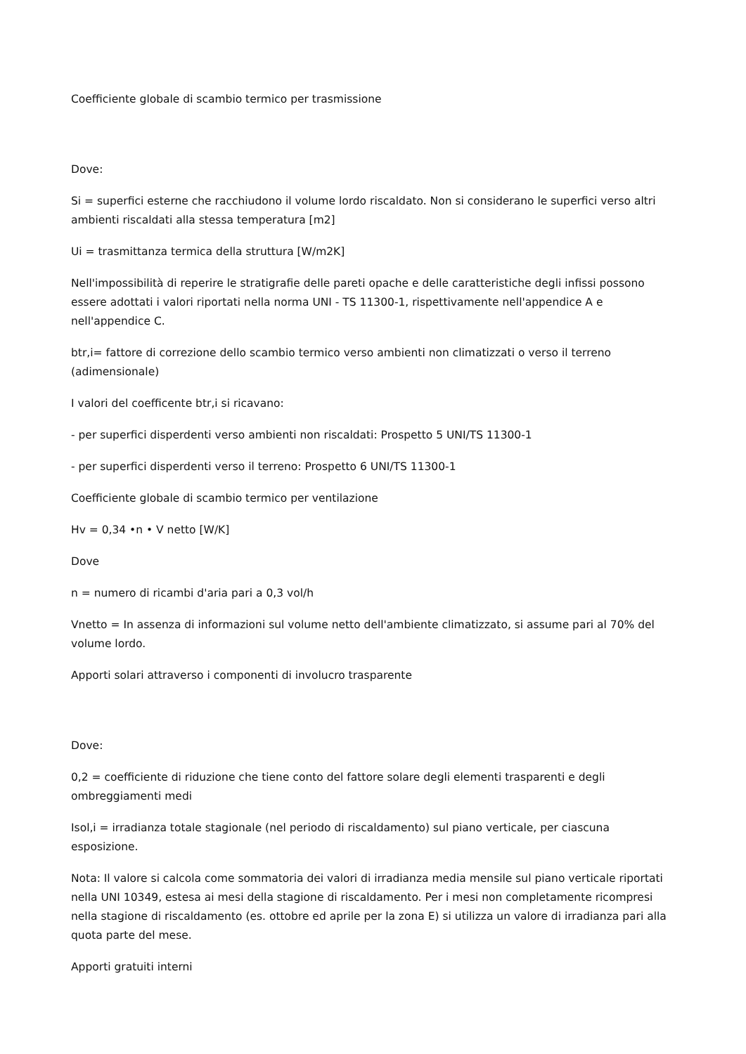Coefficiente globale di scambio termico per trasmissione
Dove:
Si = superfici esterne che racchiudono il volume lordo riscaldato. Non si considerano le superfici verso altri ambienti riscaldati alla stessa temperatura [m2]
Ui = trasmittanza termica della struttura [W/m2K]
Nell'impossibilità di reperire le stratigrafie delle pareti opache e delle caratteristiche degli infissi possono essere adottati i valori riportati nella norma UNI - TS 11300-1, rispettivamente nell'appendice A e nell'appendice C.
btr,i= fattore di correzione dello scambio termico verso ambienti non climatizzati o verso il terreno (adimensionale)
I valori del coefficente btr,i si ricavano:
- per superfici disperdenti verso ambienti non riscaldati: Prospetto 5 UNI/TS 11300-1
- per superfici disperdenti verso il terreno: Prospetto 6 UNI/TS 11300-1
Coefficiente globale di scambio termico per ventilazione
Hv = 0,34 •n • V netto [W/K]
Dove
n = numero di ricambi d'aria pari a 0,3 vol/h
Vnetto = In assenza di informazioni sul volume netto dell'ambiente climatizzato, si assume pari al 70% del volume lordo.
Apporti solari attraverso i componenti di involucro trasparente
Dove:
0,2 = coefficiente di riduzione che tiene conto del fattore solare degli elementi trasparenti e degli ombreggiamenti medi
Isol,i = irradianza totale stagionale (nel periodo di riscaldamento) sul piano verticale, per ciascuna esposizione.
Nota: Il valore si calcola come sommatoria dei valori di irradianza media mensile sul piano verticale riportati nella UNI 10349, estesa ai mesi della stagione di riscaldamento. Per i mesi non completamente ricompresi nella stagione di riscaldamento (es. ottobre ed aprile per la zona E) si utilizza un valore di irradianza pari alla quota parte del mese.
Apporti gratuiti interni